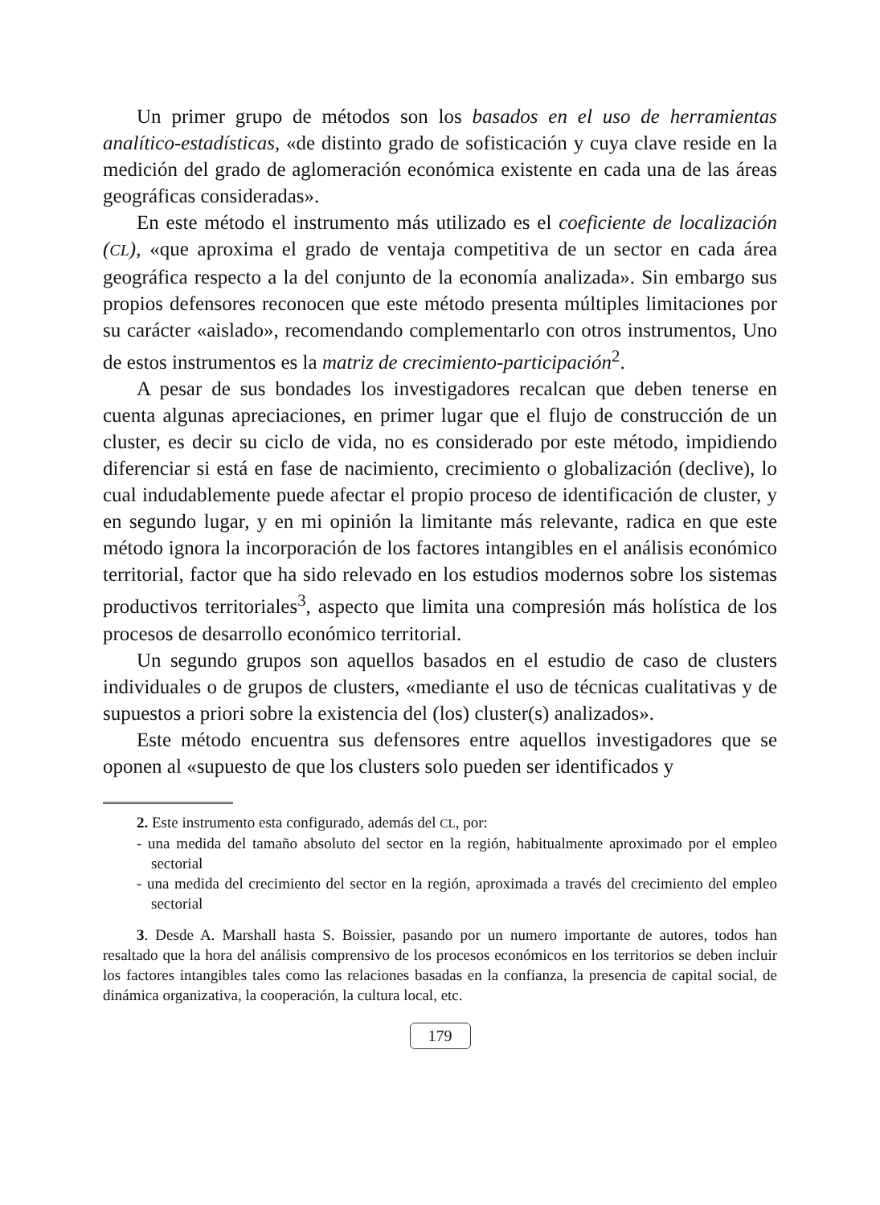Un primer grupo de métodos son los basados en el uso de herramientas analítico-estadísticas, «de distinto grado de sofisticación y cuya clave reside en la medición del grado de aglomeración económica existente en cada una de las áreas geográficas consideradas».
En este método el instrumento más utilizado es el coeficiente de localización (CL), «que aproxima el grado de ventaja competitiva de un sector en cada área geográfica respecto a la del conjunto de la economía analizada». Sin embargo sus propios defensores reconocen que este método presenta múltiples limitaciones por su carácter «aislado», recomendando complementarlo con otros instrumentos, Uno de estos instrumentos es la matriz de crecimiento-participación<sup>2</sup>.
A pesar de sus bondades los investigadores recalcan que deben tenerse en cuenta algunas apreciaciones, en primer lugar que el flujo de construcción de un cluster, es decir su ciclo de vida, no es considerado por este método, impidiendo diferenciar si está en fase de nacimiento, crecimiento o globalización (declive), lo cual indudablemente puede afectar el propio proceso de identificación de cluster, y en segundo lugar, y en mi opinión la limitante más relevante, radica en que este método ignora la incorporación de los factores intangibles en el análisis económico territorial, factor que ha sido relevado en los estudios modernos sobre los sistemas productivos territoriales<sup>3</sup>, aspecto que limita una compresión más holística de los procesos de desarrollo económico territorial.
Un segundo grupos son aquellos basados en el estudio de caso de clusters individuales o de grupos de clusters, «mediante el uso de técnicas cualitativas y de supuestos a priori sobre la existencia del (los) cluster(s) analizados».
Este método encuentra sus defensores entre aquellos investigadores que se oponen al «supuesto de que los clusters solo pueden ser identificados y
2. Este instrumento esta configurado, además del CL, por:
- una medida del tamaño absoluto del sector en la región, habitualmente aproximado por el empleo sectorial
- una medida del crecimiento del sector en la región, aproximada a través del crecimiento del empleo sectorial
3. Desde A. Marshall hasta S. Boissier, pasando por un numero importante de autores, todos han resaltado que la hora del análisis comprensivo de los procesos económicos en los territorios se deben incluir los factores intangibles tales como las relaciones basadas en la confianza, la presencia de capital social, de dinámica organizativa, la cooperación, la cultura local, etc.
179